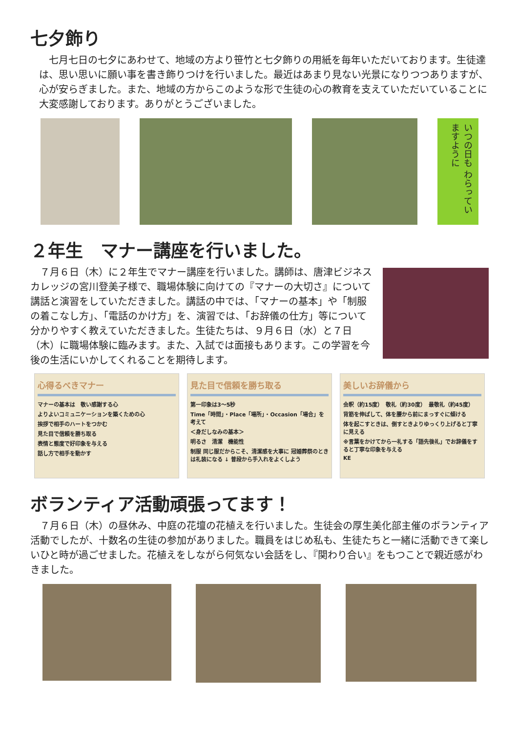七夕飾り
　七月七日の七夕にあわせて、地域の方より笹竹と七夕飾りの用紙を毎年いただいております。生徒達は、思い思いに願い事を書き飾りつけを行いました。最近はあまり見ない光景になりつつありますが、心が安らぎました。また、地域の方からこのような形で生徒の心の教育を支えていただいていることに大変感謝しております。ありがとうございました。
いつの日も わらっていますように
２年生　マナー講座を行いました。
　７月６日（木）に２年生でマナー講座を行いました。講師は、唐津ビジネスカレッジの宮川登美子様で、職場体験に向けての『マナーの大切さ』について講話と演習をしていただきました。講話の中では、「マナーの基本」や「制服の着こなし方」、「電話のかけ方」を、演習では、「お辞儀の仕方」等について分かりやすく教えていただきました。生徒たちは、９月６日（水）と７日（木）に職場体験に臨みます。また、入試では面接もあります。この学習を今後の生活にいかしてくれることを期待します。
心得るべきマナー
マナーの基本は　敬い感謝する心
よりよいコミュニケーションを築くための心
挨拶で相手のハートをつかむ
見た目で信頼を勝ち取る
表情と態度で好印象を与える
話し方で相手を動かす
見た目で信頼を勝ち取る
第一印象は3～5秒
Time「時間」・Place「場所」・Occasion「場合」を考えて
＜身だしなみの基本＞
明るさ　清潔　機能性
制服 同じ服だからこそ、清潔感を大事に 冠婚葬祭のときは礼装になる ↓ 普段から手入れをよくしよう
美しいお辞儀から
会釈（約15度）　敬礼（約30度）　最敬礼（約45度）
背筋を伸ばして、体を腰から前にまっすぐに傾ける
体を起こすときは、倒すときよりゆっくり上げると丁寧に見える
※言葉をかけてから一礼する「語先後礼」でお辞儀をすると丁寧な印象を与える
KE
ボランティア活動頑張ってます！
　７月６日（木）の昼休み、中庭の花壇の花植えを行いました。生徒会の厚生美化部主催のボランティア活動でしたが、十数名の生徒の参加がありました。職員をはじめ私も、生徒たちと一緒に活動できて楽しいひと時が過ごせました。花植えをしながら何気ない会話をし、『関わり合い』をもつことで親近感がわきました。